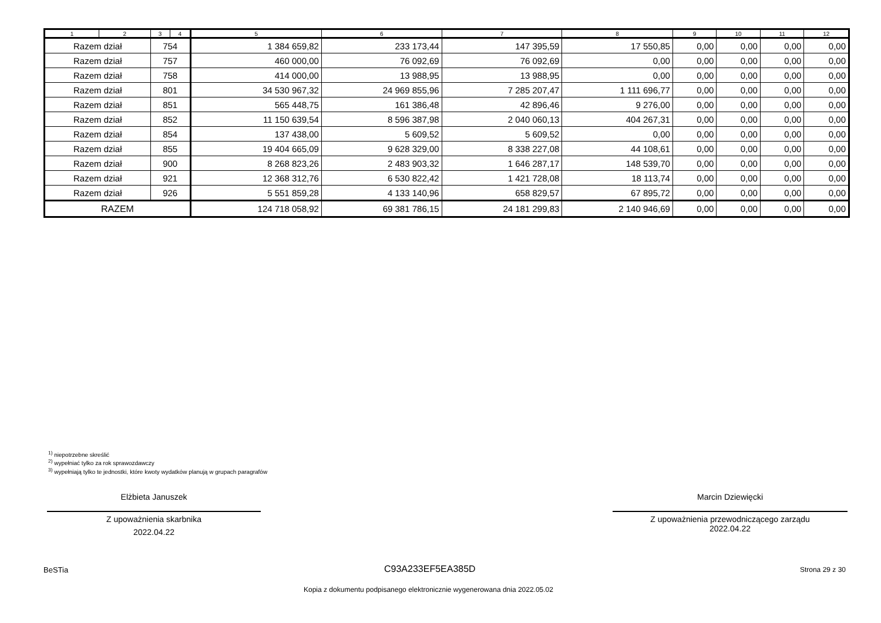| 1 | 2 | 3 | 4 | 5 | 6 | 7 | 8 | 9 | 10 | 11 | 12 |
| --- | --- | --- | --- | --- | --- | --- | --- | --- | --- | --- | --- |
| Razem dział | | 754 | | 1 384 659,82 | 233 173,44 | 147 395,59 | 17 550,85 | 0,00 | 0,00 | 0,00 | 0,00 |
| Razem dział | | 757 | | 460 000,00 | 76 092,69 | 76 092,69 | 0,00 | 0,00 | 0,00 | 0,00 | 0,00 |
| Razem dział | | 758 | | 414 000,00 | 13 988,95 | 13 988,95 | 0,00 | 0,00 | 0,00 | 0,00 | 0,00 |
| Razem dział | | 801 | | 34 530 967,32 | 24 969 855,96 | 7 285 207,47 | 1 111 696,77 | 0,00 | 0,00 | 0,00 | 0,00 |
| Razem dział | | 851 | | 565 448,75 | 161 386,48 | 42 896,46 | 9 276,00 | 0,00 | 0,00 | 0,00 | 0,00 |
| Razem dział | | 852 | | 11 150 639,54 | 8 596 387,98 | 2 040 060,13 | 404 267,31 | 0,00 | 0,00 | 0,00 | 0,00 |
| Razem dział | | 854 | | 137 438,00 | 5 609,52 | 5 609,52 | 0,00 | 0,00 | 0,00 | 0,00 | 0,00 |
| Razem dział | | 855 | | 19 404 665,09 | 9 628 329,00 | 8 338 227,08 | 44 108,61 | 0,00 | 0,00 | 0,00 | 0,00 |
| Razem dział | | 900 | | 8 268 823,26 | 2 483 903,32 | 1 646 287,17 | 148 539,70 | 0,00 | 0,00 | 0,00 | 0,00 |
| Razem dział | | 921 | | 12 368 312,76 | 6 530 822,42 | 1 421 728,08 | 18 113,74 | 0,00 | 0,00 | 0,00 | 0,00 |
| Razem dział | | 926 | | 5 551 859,28 | 4 133 140,96 | 658 829,57 | 67 895,72 | 0,00 | 0,00 | 0,00 | 0,00 |
| RAZEM | | | | 124 718 058,92 | 69 381 786,15 | 24 181 299,83 | 2 140 946,69 | 0,00 | 0,00 | 0,00 | 0,00 |
<sup>1)</sup> niepotrzebne skreślić
<sup>2)</sup> wypełniać tylko za rok sprawozdawczy
<sup>3)</sup> wypełniają tylko te jednostki, które kwoty wydatków planują w grupach paragrafów
Elżbieta Januszek
Z upoważnienia skarbnika
2022.04.22
Marcin Dziewięcki
Z upoważnienia przewodniczącego zarządu
2022.04.22
BeSTia C93A233EF5EA385D Strona 29 z 30
Kopia z dokumentu podpisanego elektronicznie wygenerowana dnia 2022.05.02